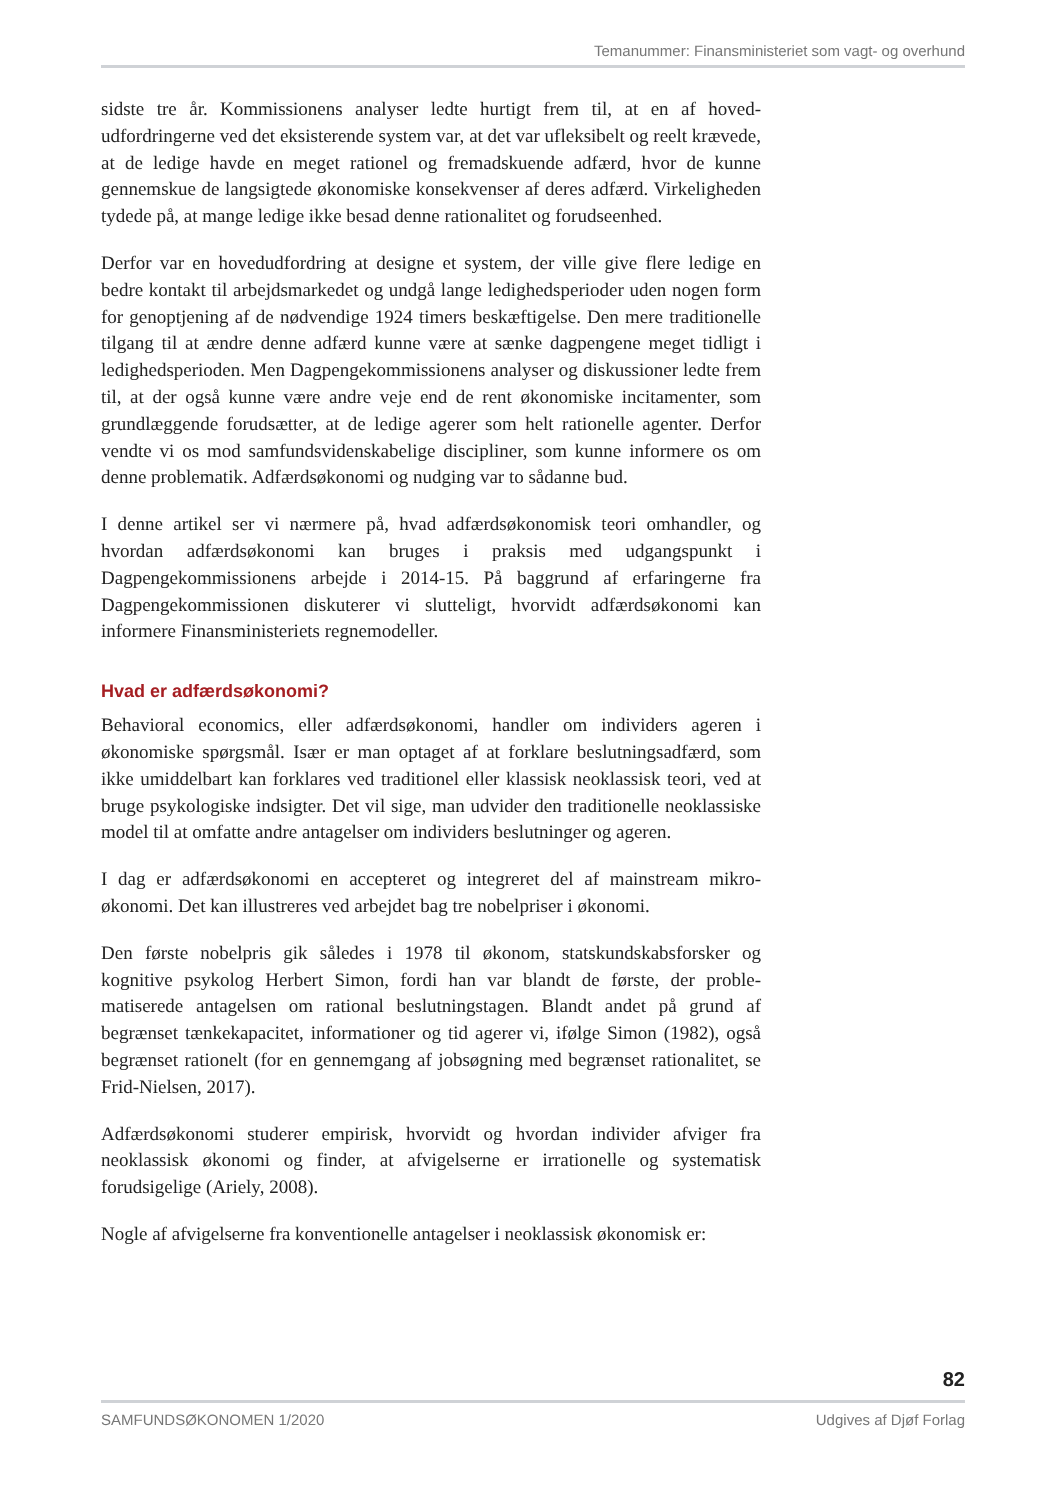Temanummer: Finansministeriet som vagt- og overhund
sidste tre år. Kommissionens analyser ledte hurtigt frem til, at en af hoved­udfordringerne ved det eksisterende system var, at det var ufleksibelt og reelt krævede, at de ledige havde en meget rationel og fremadskuende adfærd, hvor de kunne gennemskue de langsigtede økonomiske konsekvenser af deres ad­færd. Virkeligheden tydede på, at mange ledige ikke besad denne rationalitet og forudseenhed.
Derfor var en hovedudfordring at designe et system, der ville give flere ledige en bedre kontakt til arbejdsmarkedet og undgå lange ledighedsperioder uden nogen form for genoptjening af de nødvendige 1924 timers beskæftigelse. Den mere traditionelle tilgang til at ændre denne adfærd kunne være at sænke dag­pengene meget tidligt i ledighedsperioden. Men Dagpengekommissionens analyser og diskussioner ledte frem til, at der også kunne være andre veje end de rent økonomiske incitamenter, som grundlæggende forudsætter, at de le­dige agerer som helt rationelle agenter. Derfor vendte vi os mod samfunds­videnskabelige discipliner, som kunne informere os om denne problematik. Adfærdsøkonomi og nudging var to sådanne bud.
I denne artikel ser vi nærmere på, hvad adfærdsøkonomisk teori omhand­ler, og hvordan adfærdsøkonomi kan bruges i praksis med udgangspunkt i Dagpengekommissionens arbejde i 2014-15. På baggrund af erfaringerne fra Dagpengekommissionen diskuterer vi slutteligt, hvorvidt adfærdsøkonomi kan informere Finansministeriets regnemodeller.
Hvad er adfærdsøkonomi?
Behavioral economics, eller adfærdsøkonomi, handler om individers ageren i økonomiske spørgsmål. Især er man optaget af at forklare beslutningsadfærd, som ikke umiddelbart kan forklares ved traditionel eller klassisk neoklassisk teori, ved at bruge psykologiske indsigter. Det vil sige, man udvider den tra­ditionelle neoklassiske model til at omfatte andre antagelser om individers beslutninger og ageren.
I dag er adfærdsøkonomi en accepteret og integreret del af mainstream mi­kro-økonomi. Det kan illustreres ved arbejdet bag tre nobelpriser i økonomi.
Den første nobelpris gik således i 1978 til økonom, statskundskabsforsker og kognitive psykolog Herbert Simon, fordi han var blandt de første, der proble­matiserede antagelsen om rational beslutningstagen. Blandt andet på grund af begrænset tænkekapacitet, informationer og tid agerer vi, ifølge Simon (1982), også begrænset rationelt (for en gennemgang af jobsøgning med be­grænset rationalitet, se Frid-Nielsen, 2017).
Adfærdsøkonomi studerer empirisk, hvorvidt og hvordan individer afviger fra neoklassisk økonomi og finder, at afvigelserne er irrationelle og systema­tisk forudsigelige (Ariely, 2008).
Nogle af afvigelserne fra konventionelle antagelser i neoklassisk økonomisk er:
82
SAMFUNDSØKONOMEN 1/2020 Udgives af Djøf Forlag